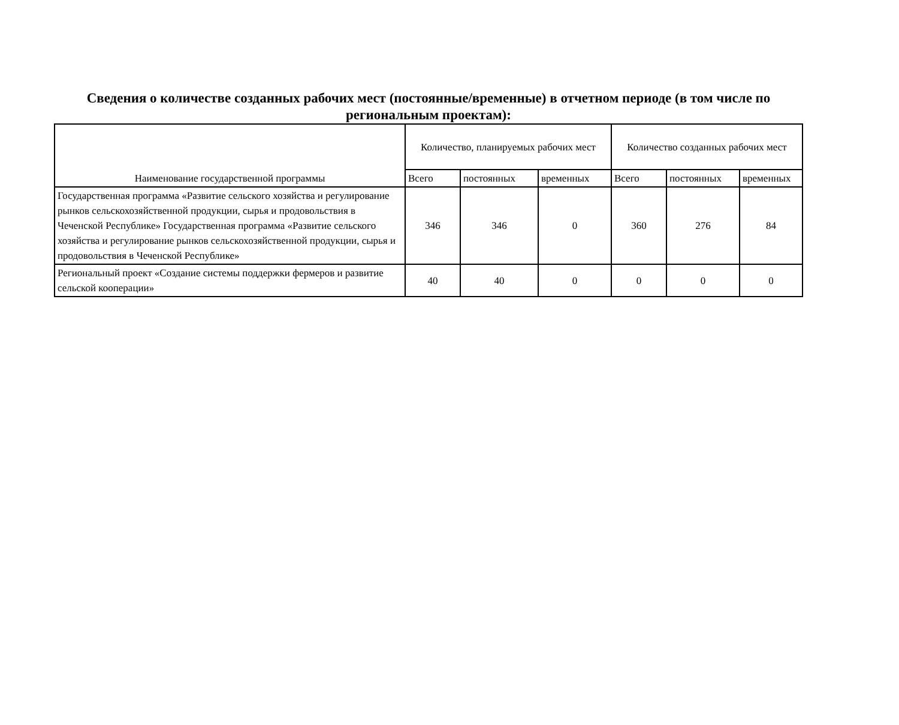Сведения о количестве созданных рабочих мест (постоянные/временные) в отчетном периоде (в том числе по региональным проектам):
| Наименование государственной программы | Количество, планируемых рабочих мест | | | Количество созданных рабочих мест | | |
| --- | --- | --- | --- | --- | --- | --- |
| | Всего | постоянных | временных | Всего | постоянных | временных |
| Государственная программа «Развитие сельского хозяйства и регулирование рынков сельскохозяйственной продукции, сырья и продовольствия в Чеченской Республике» Государственная программа «Развитие сельского хозяйства и регулирование рынков сельскохозяйственной продукции, сырья и продовольствия в Чеченской Республике» | 346 | 346 | 0 | 360 | 276 | 84 |
| Региональный проект «Создание системы поддержки фермеров и развитие сельской кооперации» | 40 | 40 | 0 | 0 | 0 | 0 |